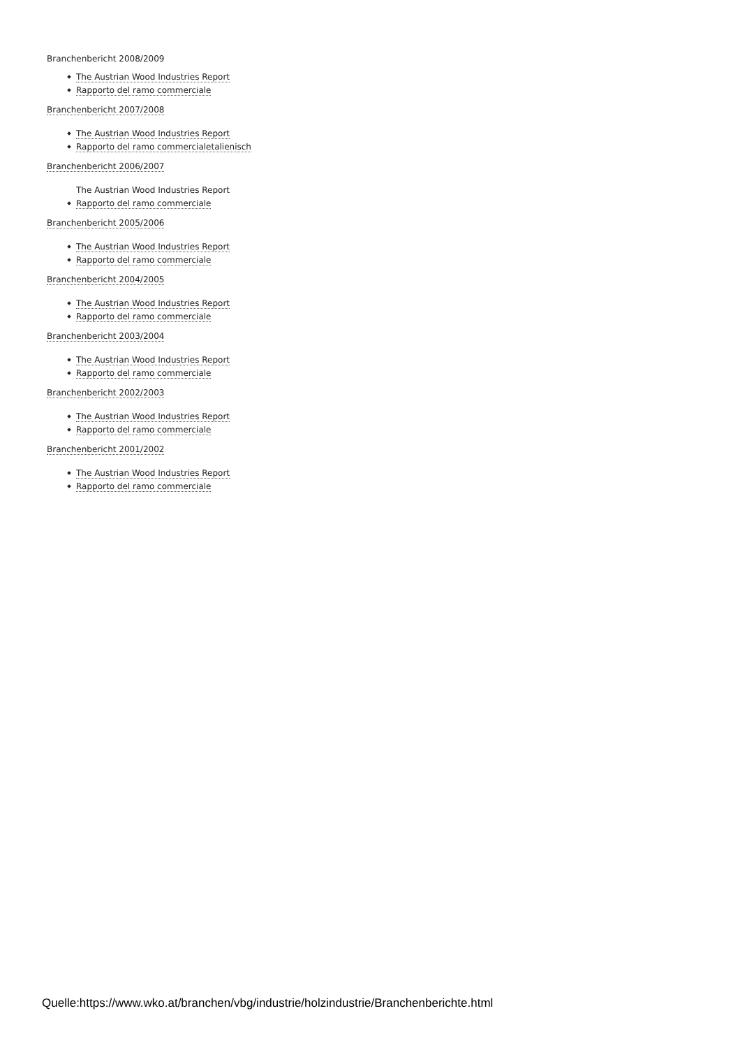Branchenbericht 2008/2009
The Austrian Wood Industries Report
Rapporto del ramo commerciale
Branchenbericht 2007/2008
The Austrian Wood Industries Report
Rapporto del ramo commercialetalienisch
Branchenbericht 2006/2007
The Austrian Wood Industries Report
Rapporto del ramo commerciale
Branchenbericht 2005/2006
The Austrian Wood Industries Report
Rapporto del ramo commerciale
Branchenbericht 2004/2005
The Austrian Wood Industries Report
Rapporto del ramo commerciale
Branchenbericht 2003/2004
The Austrian Wood Industries Report
Rapporto del ramo commerciale
Branchenbericht 2002/2003
The Austrian Wood Industries Report
Rapporto del ramo commerciale
Branchenbericht 2001/2002
The Austrian Wood Industries Report
Rapporto del ramo commerciale
Quelle:https://www.wko.at/branchen/vbg/industrie/holzindustrie/Branchenberichte.html